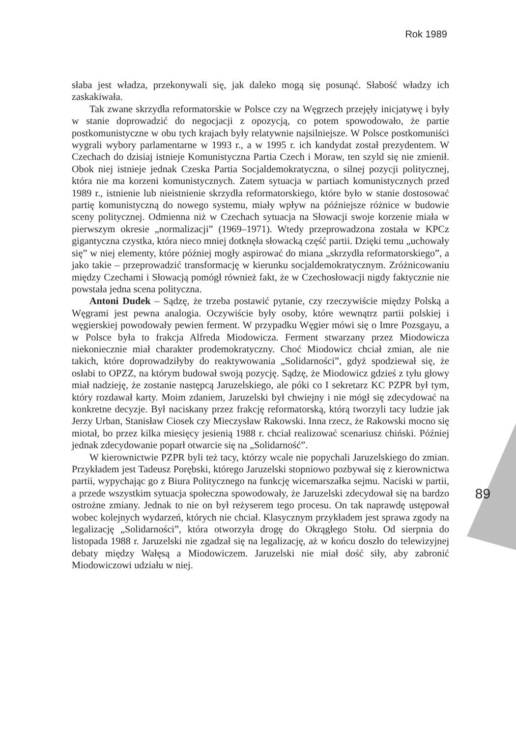Rok 1989
89
słaba jest władza, przekonywali się, jak daleko mogą się posunąć. Słabość władzy ich zaskakiwała.
Tak zwane skrzydła reformatorskie w Polsce czy na Węgrzech przejęły inicjatywę i były w stanie doprowadzić do negocjacji z opozycją, co potem spowodowało, że partie postkomunistyczne w obu tych krajach były relatywnie najsilniejsze. W Polsce postkomuniści wygrali wybory parlamentarne w 1993 r., a w 1995 r. ich kandydat został prezydentem. W Czechach do dzisiaj istnieje Komunistyczna Partia Czech i Moraw, ten szyld się nie zmienił. Obok niej istnieje jednak Czeska Partia Socjaldemokratyczna, o silnej pozycji politycznej, która nie ma korzeni komunistycznych. Zatem sytuacja w partiach komunistycznych przed 1989 r., istnienie lub nieistnienie skrzydła reformatorskiego, które było w stanie dostosować partię komunistyczną do nowego systemu, miały wpływ na późniejsze różnice w budowie sceny politycznej. Odmienna niż w Czechach sytuacja na Słowacji swoje korzenie miała w pierwszym okresie „normalizacji” (1969–1971). Wtedy przeprowadzona została w KPCz gigantyczna czystka, która nieco mniej dotknęła słowacką część partii. Dzięki temu „uchowały się” w niej elementy, które później mogły aspirować do miana „skrzydła reformatorskiego”, a jako takie – przeprowadzić transformację w kierunku socjaldemokratycznym. Zróżnicowaniu między Czechami i Słowacją pomógł również fakt, że w Czechosłowacji nigdy faktycznie nie powstała jedna scena polityczna.
Antoni Dudek – Sądzę, że trzeba postawić pytanie, czy rzeczywiście między Polską a Węgrami jest pewna analogia. Oczywiście były osoby, które wewnątrz partii polskiej i węgierskiej powodowały pewien ferment. W przypadku Węgier mówi się o Imre Pozsgayu, a w Polsce była to frakcja Alfreda Miodowicza. Ferment stwarzany przez Miodowicza niekoniecznie miał charakter prodemokratyczny. Choć Miodowicz chciał zmian, ale nie takich, które doprowadziłyby do reaktywowania „Solidarności”, gdyż spodziewał się, że osłabi to OPZZ, na którym budował swoją pozycję. Sądzę, że Miodowicz gdzieś z tyłu głowy miał nadzieję, że zostanie następcą Jaruzelskiego, ale póki co I sekretarz KC PZPR był tym, który rozdawał karty. Moim zdaniem, Jaruzelski był chwiejny i nie mógł się zdecydować na konkretne decyzje. Był naciskany przez frakcję reformatorską, którą tworzyli tacy ludzie jak Jerzy Urban, Stanisław Ciosek czy Mieczysław Rakowski. Inna rzecz, że Rakowski mocno się miotał, bo przez kilka miesięcy jesienią 1988 r. chciał realizować scenariusz chiński. Później jednak zdecydowanie poparł otwarcie się na „Solidarność”.
W kierownictwie PZPR byli też tacy, którzy wcale nie popychali Jaruzelskiego do zmian. Przykładem jest Tadeusz Porębski, którego Jaruzelski stopniowo pozbywał się z kierownictwa partii, wypychając go z Biura Politycznego na funkcję wicemarszałka sejmu. Naciski w partii, a przede wszystkim sytuacja społeczna spowodowały, że Jaruzelski zdecydował się na bardzo ostrożne zmiany. Jednak to nie on był reżyserem tego procesu. On tak naprawdę ustępował wobec kolejnych wydarzeń, których nie chciał. Klasycznym przykładem jest sprawa zgody na legalizację „Solidarności”, która otworzyła drogę do Okrągłego Stołu. Od sierpnia do listopada 1988 r. Jaruzelski nie zgadzał się na legalizację, aż w końcu doszło do telewizyjnej debaty między Wałęsą a Miodowiczem. Jaruzelski nie miał dość siły, aby zabronić Miodowiczowi udziału w niej.